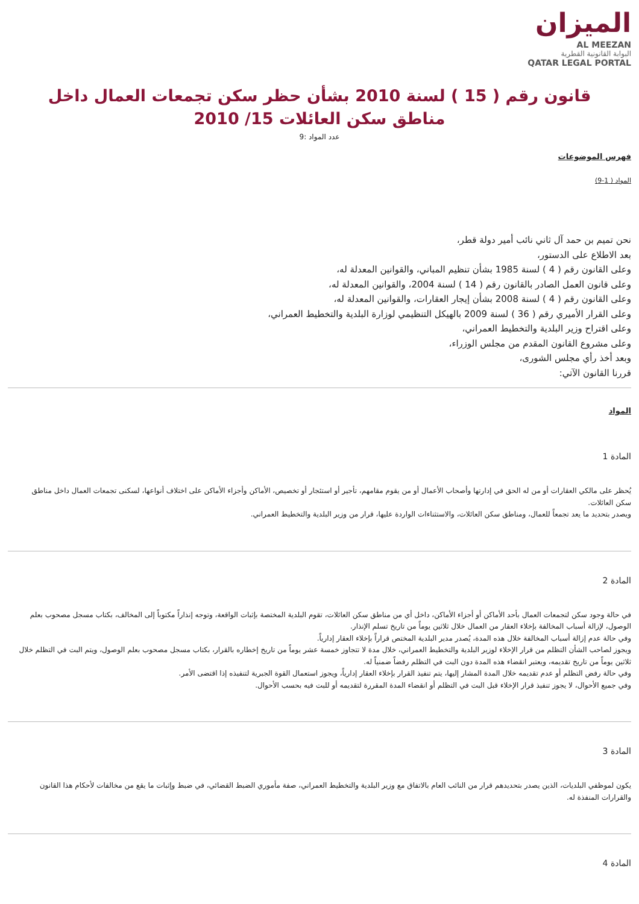الميزان
AL MEEZAN
البوابة القانونية القطرية
QATAR LEGAL PORTAL
قانون رقم ( 15 ) لسنة 2010 بشأن حظر سكن تجمعات العمال داخل مناطق سكن العائلات 15/ 2010
عدد المواد :9
فهرس الموضوعات
المواد ( 1-9)
نحن تميم بن حمد آل ثاني نائب أمير دولة قطر،
بعد الاطلاع على الدستور،
وعلى القانون رقم ( 4 ) لسنة 1985 بشأن تنظيم المباني، والقوانين المعدلة له،
وعلى قانون العمل الصادر بالقانون رقم ( 14 ) لسنة 2004، والقوانين المعدلة له،
وعلى القانون رقم ( 4 ) لسنة 2008 بشأن إيجار العقارات، والقوانين المعدلة له،
وعلى القرار الأميري رقم ( 36 ) لسنة 2009 بالهيكل التنظيمي لوزارة البلدية والتخطيط العمراني،
وعلى اقتراح وزير البلدية والتخطيط العمراني،
وعلى مشروع القانون المقدم من مجلس الوزراء،
وبعد أخذ رأي مجلس الشورى،
قررنا القانون الآتي:
المواد
المادة 1
يُحظر على مالكي العقارات أو من له الحق في إدارتها وأصحاب الأعمال أو من يقوم مقامهم، تأجير أو استئجار أو تخصيص، الأماكن وأجزاء الأماكن على اختلاف أنواعها، لسكنى تجمعات العمال داخل مناطق سكن العائلات.
ويصدر بتحديد ما يعد تجمعاً للعمال، ومناطق سكن العائلات، والاستثناءات الواردة عليها، قرار من وزير البلدية والتخطيط العمراني.
المادة 2
في حالة وجود سكن لتجمعات العمال بأحد الأماكن أو أجزاء الأماكن، داخل أي من مناطق سكن العائلات، تقوم البلدية المختصة بإثبات الواقعة، وتوجه إنذاراً مكتوباً إلى المخالف، بكتاب مسجل مصحوب بعلم الوصول، لإزالة أسباب المخالفة بإخلاء العقار من العمال خلال ثلاثين يوماً من تاريخ تسلم الإنذار.
وفي حالة عدم إزالة أسباب المخالفة خلال هذه المدة، يُصدر مدير البلدية المختص قراراً بإخلاء العقار إدارياً.
ويجوز لصاحب الشأن التظلم من قرار الإخلاء لوزير البلدية والتخطيط العمراني، خلال مدة لا تتجاوز خمسة عشر يوماً من تاريخ إخطاره بالقرار، بكتاب مسجل مصحوب بعلم الوصول، ويتم البت في التظلم خلال ثلاثين يوماً من تاريخ تقديمه، ويعتبر انقضاء هذه المدة دون البت في التظلم رفضاً ضمنياً له.
وفي حالة رفض التظلم أو عدم تقديمه خلال المدة المشار إليها، يتم تنفيذ القرار بإخلاء العقار إدارياً، ويجوز استعمال القوة الجبرية لتنفيذه إذا اقتضى الأمر.
وفي جميع الأحوال، لا يجوز تنفيذ قرار الإخلاء قبل البت في التظلم أو انقضاء المدة المقررة لتقديمه أو للبت فيه بحسب الأحوال.
المادة 3
يكون لموظفي البلديات، الذين يصدر بتحديدهم قرار من النائب العام بالاتفاق مع وزير البلدية والتخطيط العمراني، صفة مأموري الضبط القضائي، في ضبط وإثبات ما يقع من مخالفات لأحكام هذا القانون والقرارات المنفذة له.
المادة 4